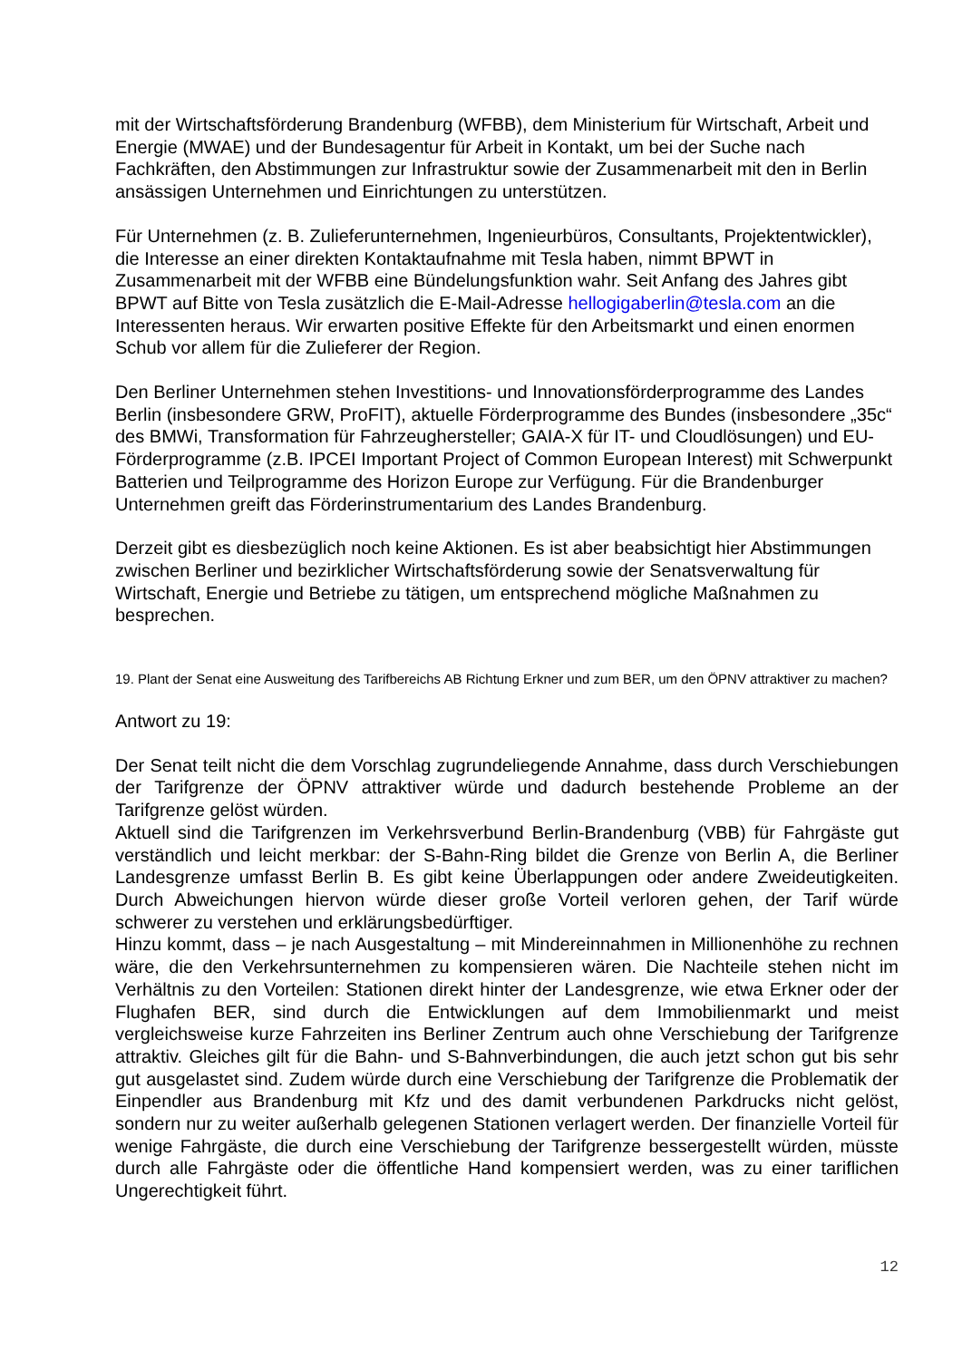mit der Wirtschaftsförderung Brandenburg (WFBB), dem Ministerium für Wirtschaft, Arbeit und Energie (MWAE) und der Bundesagentur für Arbeit in Kontakt, um bei der Suche nach Fachkräften, den Abstimmungen zur Infrastruktur sowie der Zusammenarbeit mit den in Berlin ansässigen Unternehmen und Einrichtungen zu unterstützen.
Für Unternehmen (z. B. Zulieferunternehmen, Ingenieurbüros, Consultants, Projektentwickler), die Interesse an einer direkten Kontaktaufnahme mit Tesla haben, nimmt BPWT in Zusammenarbeit mit der WFBB eine Bündelungsfunktion wahr. Seit Anfang des Jahres gibt BPWT auf Bitte von Tesla zusätzlich die E-Mail-Adresse hellogigaberlin@tesla.com an die Interessenten heraus. Wir erwarten positive Effekte für den Arbeitsmarkt und einen enormen Schub vor allem für die Zulieferer der Region.
Den Berliner Unternehmen stehen Investitions- und Innovationsförderprogramme des Landes Berlin (insbesondere GRW, ProFIT), aktuelle Förderprogramme des Bundes (insbesondere „35c“ des BMWi, Transformation für Fahrzeughersteller; GAIA-X für IT- und Cloudlösungen) und EU-Förderprogramme (z.B. IPCEI Important Project of Common European Interest) mit Schwerpunkt Batterien und Teilprogramme des Horizon Europe zur Verfügung. Für die Brandenburger Unternehmen greift das Förderinstrumentarium des Landes Brandenburg.
Derzeit gibt es diesbezüglich noch keine Aktionen. Es ist aber beabsichtigt hier Abstimmungen zwischen Berliner und bezirklicher Wirtschaftsförderung sowie der Senatsverwaltung für Wirtschaft, Energie und Betriebe zu tätigen, um entsprechend mögliche Maßnahmen zu besprechen.
19. Plant der Senat eine Ausweitung des Tarifbereichs AB Richtung Erkner und zum BER, um den ÖPNV attraktiver zu machen?
Antwort zu 19:
Der Senat teilt nicht die dem Vorschlag zugrundeliegende Annahme, dass durch Verschiebungen der Tarifgrenze der ÖPNV attraktiver würde und dadurch bestehende Probleme an der Tarifgrenze gelöst würden.
Aktuell sind die Tarifgrenzen im Verkehrsverbund Berlin-Brandenburg (VBB) für Fahrgäste gut verständlich und leicht merkbar: der S-Bahn-Ring bildet die Grenze von Berlin A, die Berliner Landesgrenze umfasst Berlin B. Es gibt keine Überlappungen oder andere Zweideutigkeiten. Durch Abweichungen hiervon würde dieser große Vorteil verloren gehen, der Tarif würde schwerer zu verstehen und erklärungsbedürftiger.
Hinzu kommt, dass – je nach Ausgestaltung – mit Mindereinnahmen in Millionenhöhe zu rechnen wäre, die den Verkehrsunternehmen zu kompensieren wären. Die Nachteile stehen nicht im Verhältnis zu den Vorteilen: Stationen direkt hinter der Landesgrenze, wie etwa Erkner oder der Flughafen BER, sind durch die Entwicklungen auf dem Immobilienmarkt und meist vergleichsweise kurze Fahrzeiten ins Berliner Zentrum auch ohne Verschiebung der Tarifgrenze attraktiv. Gleiches gilt für die Bahn- und S-Bahnverbindungen, die auch jetzt schon gut bis sehr gut ausgelastet sind. Zudem würde durch eine Verschiebung der Tarifgrenze die Problematik der Einpendler aus Brandenburg mit Kfz und des damit verbundenen Parkdrucks nicht gelöst, sondern nur zu weiter außerhalb gelegenen Stationen verlagert werden. Der finanzielle Vorteil für wenige Fahrgäste, die durch eine Verschiebung der Tarifgrenze bessergestellt würden, müsste durch alle Fahrgäste oder die öffentliche Hand kompensiert werden, was zu einer tariflichen Ungerechtigkeit führt.
12